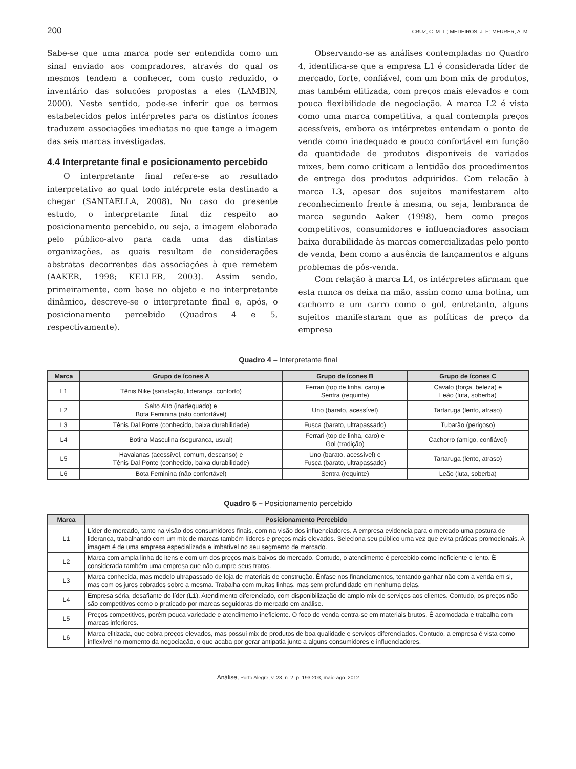200 CRUZ, C. M. L.; MEDEIROS, J. F.; MEURER, A. M.
Sabe-se que uma marca pode ser entendida como um sinal enviado aos compradores, através do qual os mesmos tendem a conhecer, com custo reduzido, o inventário das soluções propostas a eles (LAMBIN, 2000). Neste sentido, pode-se inferir que os termos estabelecidos pelos intérpretes para os distintos ícones traduzem associações imediatas no que tange a imagem das seis marcas investigadas.
4.4 Interpretante final e posicionamento percebido
O interpretante final refere-se ao resultado interpretativo ao qual todo intérprete esta destinado a chegar (SANTAELLA, 2008). No caso do presente estudo, o interpretante final diz respeito ao posicionamento percebido, ou seja, a imagem elaborada pelo público-alvo para cada uma das distintas organizações, as quais resultam de considerações abstratas decorrentes das associações à que remetem (AAKER, 1998; KELLER, 2003). Assim sendo, primeiramente, com base no objeto e no interpretante dinâmico, descreve-se o interpretante final e, após, o posicionamento percebido (Quadros 4 e 5, respectivamente).
Observando-se as análises contempladas no Quadro 4, identifica-se que a empresa L1 é considerada líder de mercado, forte, confiável, com um bom mix de produtos, mas também elitizada, com preços mais elevados e com pouca flexibilidade de negociação. A marca L2 é vista como uma marca competitiva, a qual contempla preços acessíveis, embora os intérpretes entendam o ponto de venda como inadequado e pouco confortável em função da quantidade de produtos disponíveis de variados mixes, bem como criticam a lentidão dos procedimentos de entrega dos produtos adquiridos. Com relação à marca L3, apesar dos sujeitos manifestarem alto reconhecimento frente à mesma, ou seja, lembrança de marca segundo Aaker (1998), bem como preços competitivos, consumidores e influenciadores associam baixa durabilidade às marcas comercializadas pelo ponto de venda, bem como a ausência de lançamentos e alguns problemas de pós-venda.
Com relação à marca L4, os intérpretes afirmam que esta nunca os deixa na mão, assim como uma botina, um cachorro e um carro como o gol, entretanto, alguns sujeitos manifestaram que as políticas de preço da empresa
Quadro 4 – Interpretante final
| Marca | Grupo de ícones A | Grupo de ícones B | Grupo de ícones C |
| --- | --- | --- | --- |
| L1 | Tênis Nike (satisfação, liderança, conforto) | Ferrari (top de linha, caro) e Sentra (requinte) | Cavalo (força, beleza) e Leão (luta, soberba) |
| L2 | Salto Alto (inadequado) e Bota Feminina (não confortável) | Uno (barato, acessível) | Tartaruga (lento, atraso) |
| L3 | Tênis Dal Ponte (conhecido, baixa durabilidade) | Fusca (barato, ultrapassado) | Tubarão (perigoso) |
| L4 | Botina Masculina (segurança, usual) | Ferrari (top de linha, caro) e Gol (tradição) | Cachorro (amigo, confiável) |
| L5 | Havaianas (acessível, comum, descanso) e Tênis Dal Ponte (conhecido, baixa durabilidade) | Uno (barato, acessível) e Fusca (barato, ultrapassado) | Tartaruga (lento, atraso) |
| L6 | Bota Feminina (não confortável) | Sentra (requinte) | Leão (luta, soberba) |
Quadro 5 – Posicionamento percebido
| Marca | Posicionamento Percebido |
| --- | --- |
| L1 | Líder de mercado, tanto na visão dos consumidores finais, com na visão dos influenciadores. A empresa evidencia para o mercado uma postura de liderança, trabalhando com um mix de marcas também líderes e preços mais elevados. Seleciona seu público uma vez que evita práticas promocionais. A imagem é de uma empresa especializada e imbatível no seu segmento de mercado. |
| L2 | Marca com ampla linha de itens e com um dos preços mais baixos do mercado. Contudo, o atendimento é percebido como ineficiente e lento. È considerada também uma empresa que não cumpre seus tratos. |
| L3 | Marca conhecida, mas modelo ultrapassado de loja de materiais de construção. Ênfase nos financiamentos, tentando ganhar não com a venda em si, mas com os juros cobrados sobre a mesma. Trabalha com muitas linhas, mas sem profundidade em nenhuma delas. |
| L4 | Empresa séria, desafiante do líder (L1). Atendimento diferenciado, com disponibilização de amplo mix de serviços aos clientes. Contudo, os preços não são competitivos como o praticado por marcas seguidoras do mercado em análise. |
| L5 | Preços competitivos, porém pouca variedade e atendimento ineficiente. O foco de venda centra-se em materiais brutos. É acomodada e trabalha com marcas inferiores. |
| L6 | Marca elitizada, que cobra preços elevados, mas possui mix de produtos de boa qualidade e serviços diferenciados. Contudo, a empresa é vista como inflexível no momento da negociação, o que acaba por gerar antipatia junto a alguns consumidores e influenciadores. |
Análise, Porto Alegre, v. 23, n. 2, p. 193-203, maio-ago. 2012